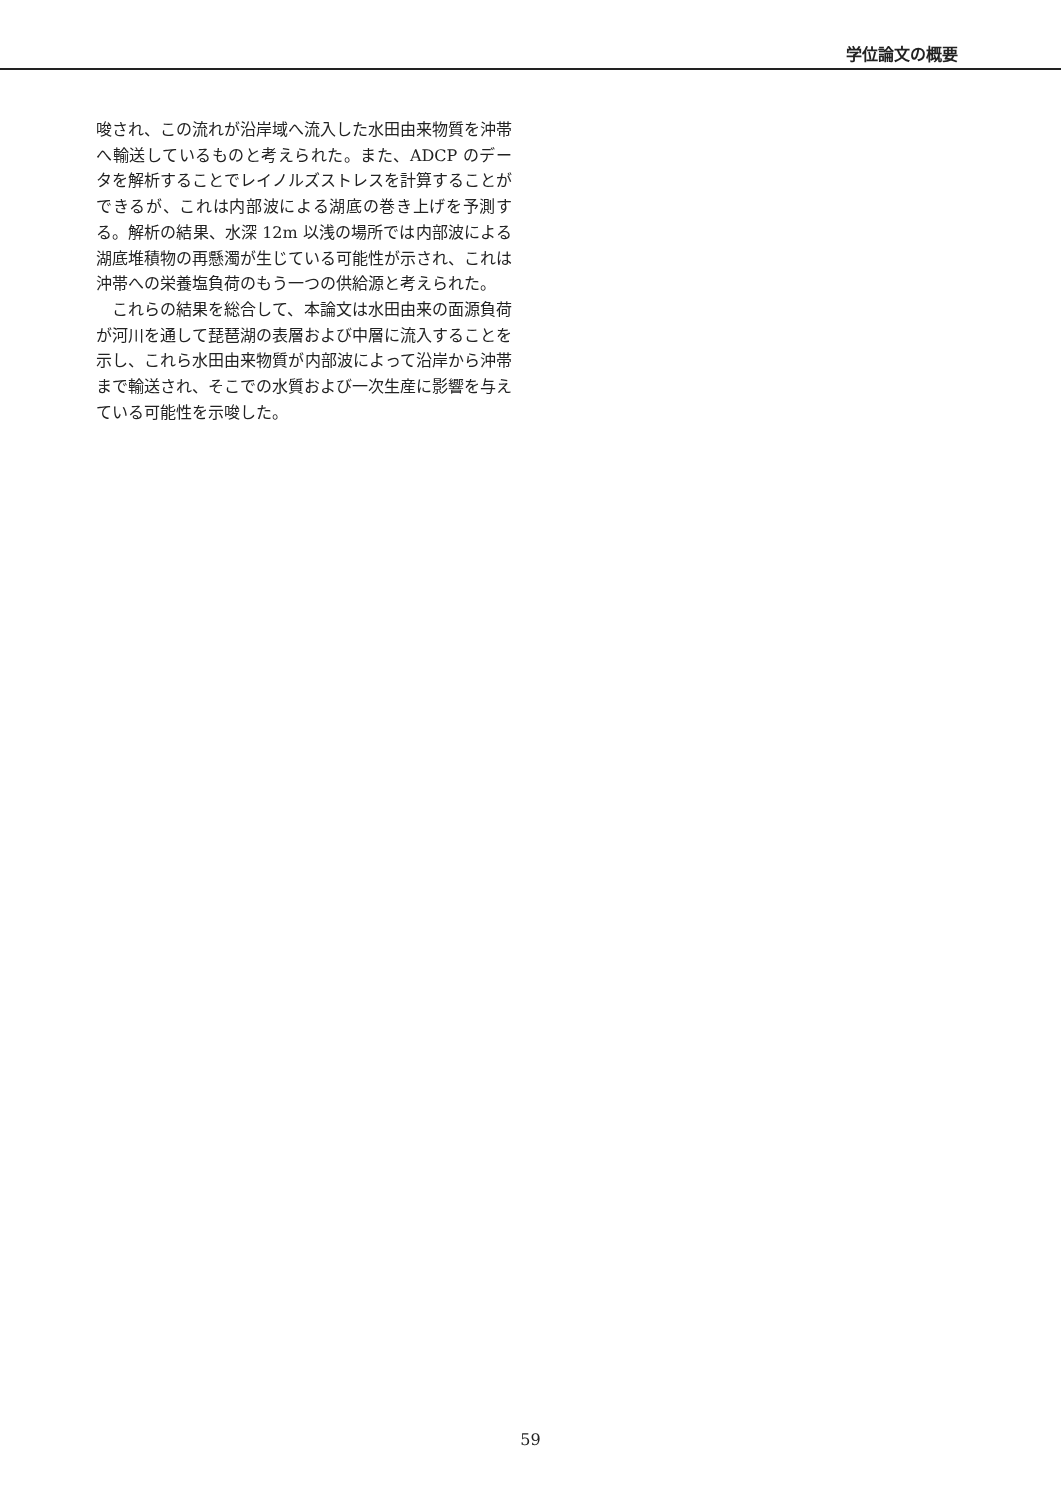学位論文の概要
唆され、この流れが沿岸域へ流入した水田由来物質を沖帯へ輸送しているものと考えられた。また、ADCP のデータを解析することでレイノルズストレスを計算することができるが、これは内部波による湖底の巻き上げを予測する。解析の結果、水深 12m 以浅の場所では内部波による湖底堆積物の再懸濁が生じている可能性が示され、これは沖帯への栄養塩負荷のもう一つの供給源と考えられた。
　これらの結果を総合して、本論文は水田由来の面源負荷が河川を通して琵琶湖の表層および中層に流入することを示し、これら水田由来物質が内部波によって沿岸から沖帯まで輸送され、そこでの水質および一次生産に影響を与えている可能性を示唆した。
59